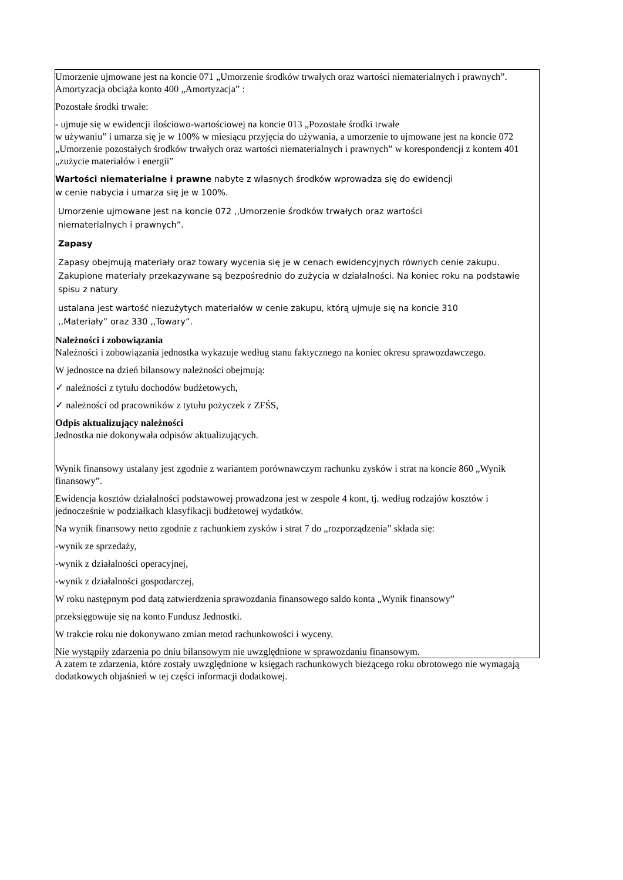Umorzenie ujmowane jest na koncie 071 „Umorzenie środków trwałych oraz wartości niematerialnych i prawnych”. Amortyzacja obciąża konto 400 „Amortyzacja” :
Pozostałe środki trwałe:
- ujmuje się w ewidencji ilościowo-wartościowej na koncie 013 „Pozostałe środki trwałe
w używaniu” i umarza się je w 100% w miesiącu przyjęcia do używania, a umorzenie to ujmowane jest na koncie 072 „Umorzenie pozostałych środków trwałych oraz wartości niematerialnych i prawnych” w korespondencji z kontem 401 „zużycie materiałów i energii”
Wartości niematerialne i prawne nabyte z własnych środków wprowadza się do ewidencji
w cenie nabycia i umarza się je w 100%.
Umorzenie ujmowane jest na koncie 072 ,,Umorzenie środków trwałych oraz wartości
niematerialnych i prawnych”.
Zapasy
Zapasy obejmują materiały oraz towary wycenia się je w cenach ewidencyjnych równych cenie zakupu. Zakupione materiały przekazywane są bezpośrednio do zużycia w działalności. Na koniec roku na podstawie spisu z natury
ustalana jest wartość niezużytych materiałów w cenie zakupu, którą ujmuje się na koncie 310
,,Materiały” oraz 330 ,,Towary”.
Należności i zobowiązania
Należności i zobowiązania jednostka wykazuje według stanu faktycznego na koniec okresu sprawozdawczego.
W jednostce na dzień bilansowy należności obejmują:
✓ należności z tytułu dochodów budżetowych,
✓ należności od pracowników z tytułu pożyczek z ZFŚS,
Odpis aktualizujący należności
Jednostka nie dokonywała odpisów aktualizujących.
Wynik finansowy ustalany jest zgodnie z wariantem porównawczym rachunku zysków i strat na koncie 860 „Wynik finansowy”.
Ewidencja kosztów działalności podstawowej prowadzona jest w zespole 4 kont, tj. według rodzajów kosztów i jednocześnie w podziałkach klasyfikacji budżetowej wydatków.
Na wynik finansowy netto zgodnie z rachunkiem zysków i strat 7 do „rozporządzenia” składa się:
-wynik ze sprzedaży,
-wynik z działalności operacyjnej,
-wynik z działalności gospodarczej,
W roku następnym pod datą zatwierdzenia sprawozdania finansowego saldo konta „Wynik finansowy”
przeksięgowuje się na konto Fundusz Jednostki.
W trakcie roku nie dokonywano zmian metod rachunkowości i wyceny.
Nie wystąpiły zdarzenia po dniu bilansowym nie uwzględnione w sprawozdaniu finansowym.
A zatem te zdarzenia, które zostały uwzględnione w księgach rachunkowych bieżącego roku obrotowego nie wymagają dodatkowych objaśnień w tej części informacji dodatkowej.